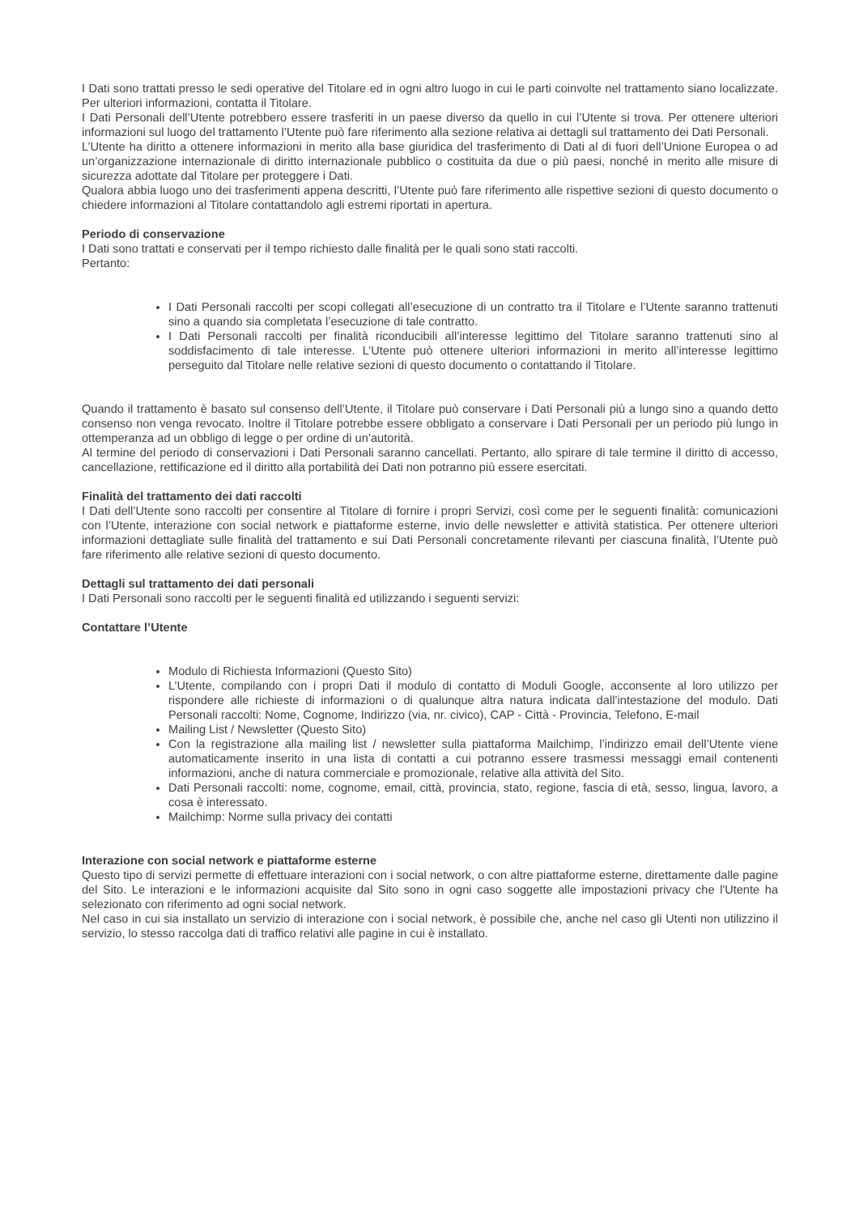I Dati sono trattati presso le sedi operative del Titolare ed in ogni altro luogo in cui le parti coinvolte nel trattamento siano localizzate. Per ulteriori informazioni, contatta il Titolare.
I Dati Personali dell’Utente potrebbero essere trasferiti in un paese diverso da quello in cui l’Utente si trova. Per ottenere ulteriori informazioni sul luogo del trattamento l’Utente può fare riferimento alla sezione relativa ai dettagli sul trattamento dei Dati Personali.
L’Utente ha diritto a ottenere informazioni in merito alla base giuridica del trasferimento di Dati al di fuori dell’Unione Europea o ad un’organizzazione internazionale di diritto internazionale pubblico o costituita da due o più paesi, nonché in merito alle misure di sicurezza adottate dal Titolare per proteggere i Dati.
Qualora abbia luogo uno dei trasferimenti appena descritti, l’Utente può fare riferimento alle rispettive sezioni di questo documento o chiedere informazioni al Titolare contattandolo agli estremi riportati in apertura.
Periodo di conservazione
I Dati sono trattati e conservati per il tempo richiesto dalle finalità per le quali sono stati raccolti.
Pertanto:
I Dati Personali raccolti per scopi collegati all’esecuzione di un contratto tra il Titolare e l’Utente saranno trattenuti sino a quando sia completata l’esecuzione di tale contratto.
I Dati Personali raccolti per finalità riconducibili all’interesse legittimo del Titolare saranno trattenuti sino al soddisfacimento di tale interesse. L’Utente può ottenere ulteriori informazioni in merito all’interesse legittimo perseguito dal Titolare nelle relative sezioni di questo documento o contattando il Titolare.
Quando il trattamento è basato sul consenso dell’Utente, il Titolare può conservare i Dati Personali più a lungo sino a quando detto consenso non venga revocato. Inoltre il Titolare potrebbe essere obbligato a conservare i Dati Personali per un periodo più lungo in ottemperanza ad un obbligo di legge o per ordine di un’autorità.
Al termine del periodo di conservazioni i Dati Personali saranno cancellati. Pertanto, allo spirare di tale termine il diritto di accesso, cancellazione, rettificazione ed il diritto alla portabilità dei Dati non potranno più essere esercitati.
Finalità del trattamento dei dati raccolti
I Dati dell’Utente sono raccolti per consentire al Titolare di fornire i propri Servizi, così come per le seguenti finalità: comunicazioni con l’Utente, interazione con social network e piattaforme esterne, invio delle newsletter e attività statistica. Per ottenere ulteriori informazioni dettagliate sulle finalità del trattamento e sui Dati Personali concretamente rilevanti per ciascuna finalità, l’Utente può fare riferimento alle relative sezioni di questo documento.
Dettagli sul trattamento dei dati personali
I Dati Personali sono raccolti per le seguenti finalità ed utilizzando i seguenti servizi:
Contattare l’Utente
Modulo di Richiesta Informazioni (Questo Sito)
L’Utente, compilando con i propri Dati il modulo di contatto di Moduli Google, acconsente al loro utilizzo per rispondere alle richieste di informazioni o di qualunque altra natura indicata dall’intestazione del modulo. Dati Personali raccolti: Nome, Cognome, Indirizzo (via, nr. civico), CAP - Città - Provincia, Telefono, E-mail
Mailing List / Newsletter (Questo Sito)
Con la registrazione alla mailing list / newsletter sulla piattaforma Mailchimp, l’indirizzo email dell’Utente viene automaticamente inserito in una lista di contatti a cui potranno essere trasmessi messaggi email contenenti informazioni, anche di natura commerciale e promozionale, relative alla attività del Sito.
Dati Personali raccolti: nome, cognome, email, città, provincia, stato, regione, fascia di età, sesso, lingua, lavoro, a cosa è interessato.
Mailchimp: Norme sulla privacy dei contatti
Interazione con social network e piattaforme esterne
Questo tipo di servizi permette di effettuare interazioni con i social network, o con altre piattaforme esterne, direttamente dalle pagine del Sito. Le interazioni e le informazioni acquisite dal Sito sono in ogni caso soggette alle impostazioni privacy che l'Utente ha selezionato con riferimento ad ogni social network.
Nel caso in cui sia installato un servizio di interazione con i social network, è possibile che, anche nel caso gli Utenti non utilizzino il servizio, lo stesso raccolga dati di traffico relativi alle pagine in cui è installato.